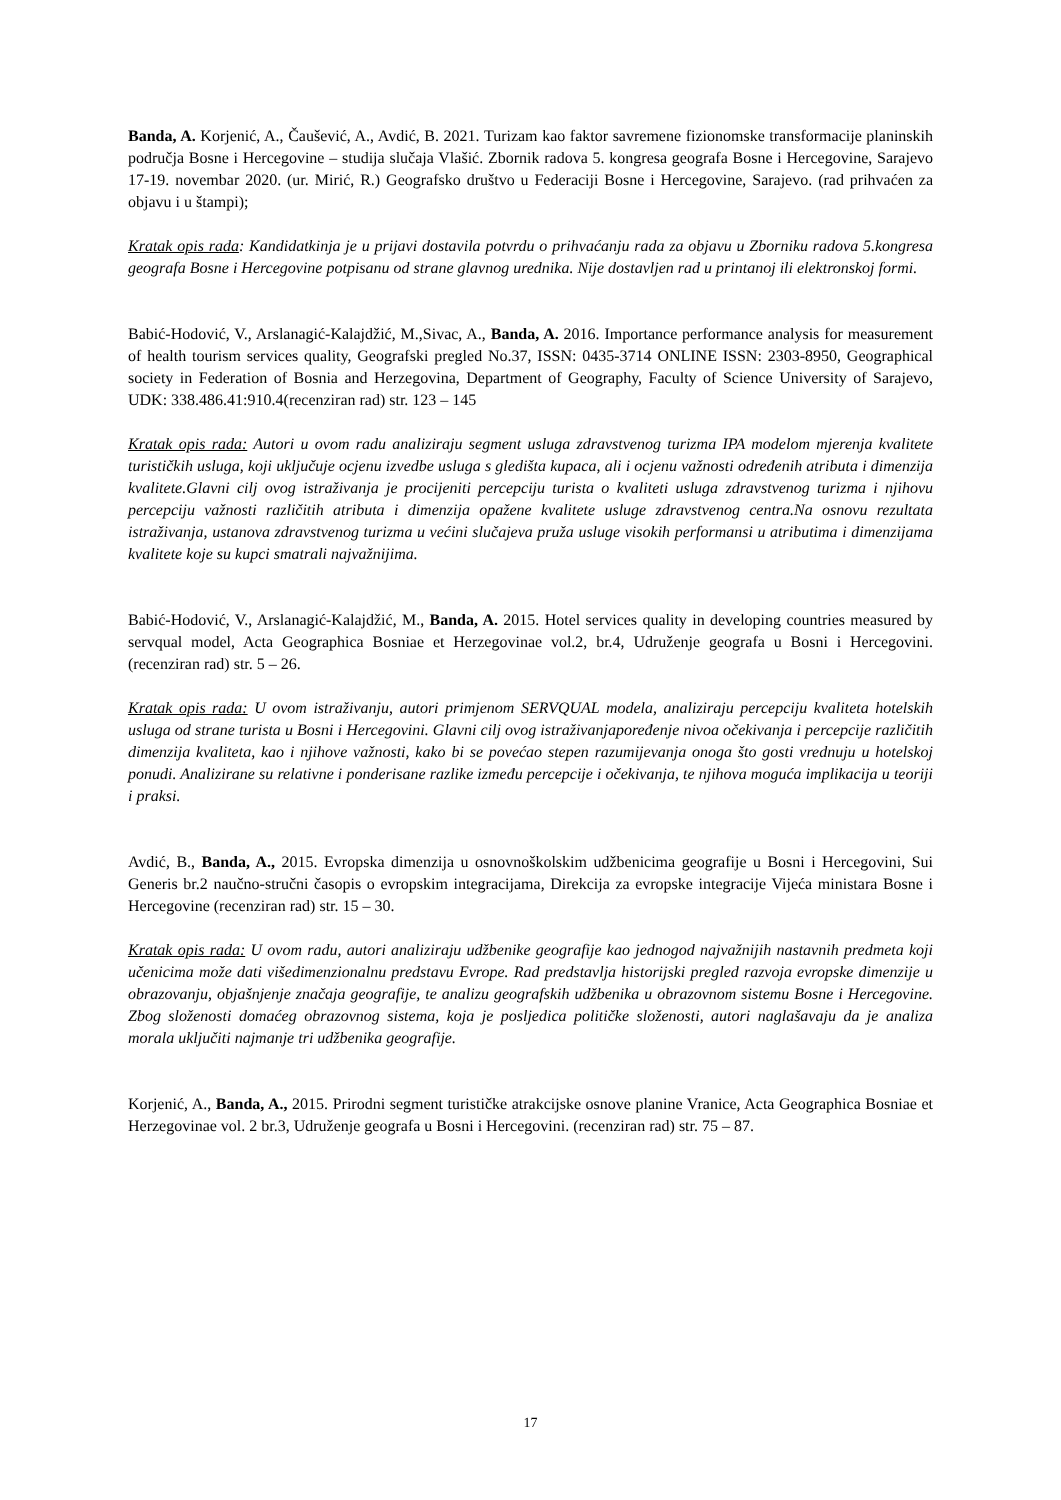Banda, A. Korjenić, A., Čaušević, A., Avdić, B. 2021. Turizam kao faktor savremene fizionomske transformacije planinskih područja Bosne i Hercegovine – studija slučaja Vlašić. Zbornik radova 5. kongresa geografa Bosne i Hercegovine, Sarajevo 17-19. novembar 2020. (ur. Mirić, R.) Geografsko društvo u Federaciji Bosne i Hercegovine, Sarajevo. (rad prihvaćen za objavu i u štampi);
Kratak opis rada: Kandidatkinja je u prijavi dostavila potvrdu o prihvaćanju rada za objavu u Zborniku radova 5.kongresa geografa Bosne i Hercegovine potpisanu od strane glavnog urednika. Nije dostavljen rad u printanoj ili elektronskoj formi.
Babić-Hodović, V., Arslanagić-Kalajdžić, M.,Sivac, A., Banda, A. 2016. Importance performance analysis for measurement of health tourism services quality, Geografski pregled No.37, ISSN: 0435-3714 ONLINE ISSN: 2303-8950, Geographical society in Federation of Bosnia and Herzegovina, Department of Geography, Faculty of Science University of Sarajevo, UDK: 338.486.41:910.4(recenziran rad) str. 123 – 145
Kratak opis rada: Autori u ovom radu analiziraju segment usluga zdravstvenog turizma IPA modelom mjerenja kvalitete turističkih usluga, koji uključuje ocjenu izvedbe usluga s gledišta kupaca, ali i ocjenu važnosti određenih atributa i dimenzija kvalitete.Glavni cilj ovog istraživanja je procijeniti percepciju turista o kvaliteti usluga zdravstvenog turizma i njihovu percepciju važnosti različitih atributa i dimenzija opažene kvalitete usluge zdravstvenog centra.Na osnovu rezultata istraživanja, ustanova zdravstvenog turizma u većini slučajeva pruža usluge visokih performansi u atributima i dimenzijama kvalitete koje su kupci smatrali najvažnijima.
Babić-Hodović, V., Arslanagić-Kalajdžić, M., Banda, A. 2015. Hotel services quality in developing countries measured by servqual model, Acta Geographica Bosniae et Herzegovinae vol.2, br.4, Udruženje geografa u Bosni i Hercegovini. (recenziran rad) str. 5 – 26.
Kratak opis rada: U ovom istraživanju, autori primjenom SERVQUAL modela, analiziraju percepciju kvaliteta hotelskih usluga od strane turista u Bosni i Hercegovini. Glavni cilj ovog istraživanjapoređenje nivoa očekivanja i percepcije različitih dimenzija kvaliteta, kao i njihove važnosti, kako bi se povećao stepen razumijevanja onoga što gosti vrednuju u hotelskoj ponudi. Analizirane su relativne i ponderisane razlike između percepcije i očekivanja, te njihova moguća implikacija u teoriji i praksi.
Avdić, B., Banda, A., 2015. Evropska dimenzija u osnovnoškolskim udžbenicima geografije u Bosni i Hercegovini, Sui Generis br.2 naučno-stručni časopis o evropskim integracijama, Direkcija za evropske integracije Vijeća ministara Bosne i Hercegovine (recenziran rad) str. 15 – 30.
Kratak opis rada: U ovom radu, autori analiziraju udžbenike geografije kao jednogod najvažnijih nastavnih predmeta koji učenicima može dati višedimenzionalnu predstavu Evrope. Rad predstavlja historijski pregled razvoja evropske dimenzije u obrazovanju, objašnjenje značaja geografije, te analizu geografskih udžbenika u obrazovnom sistemu Bosne i Hercegovine. Zbog složenosti domaćeg obrazovnog sistema, koja je posljedica političke složenosti, autori naglašavaju da je analiza morala uključiti najmanje tri udžbenika geografije.
Korjenić, A., Banda, A., 2015. Prirodni segment turističke atrakcijske osnove planine Vranice, Acta Geographica Bosniae et Herzegovinae vol. 2 br.3, Udruženje geografa u Bosni i Hercegovini. (recenziran rad) str. 75 – 87.
17